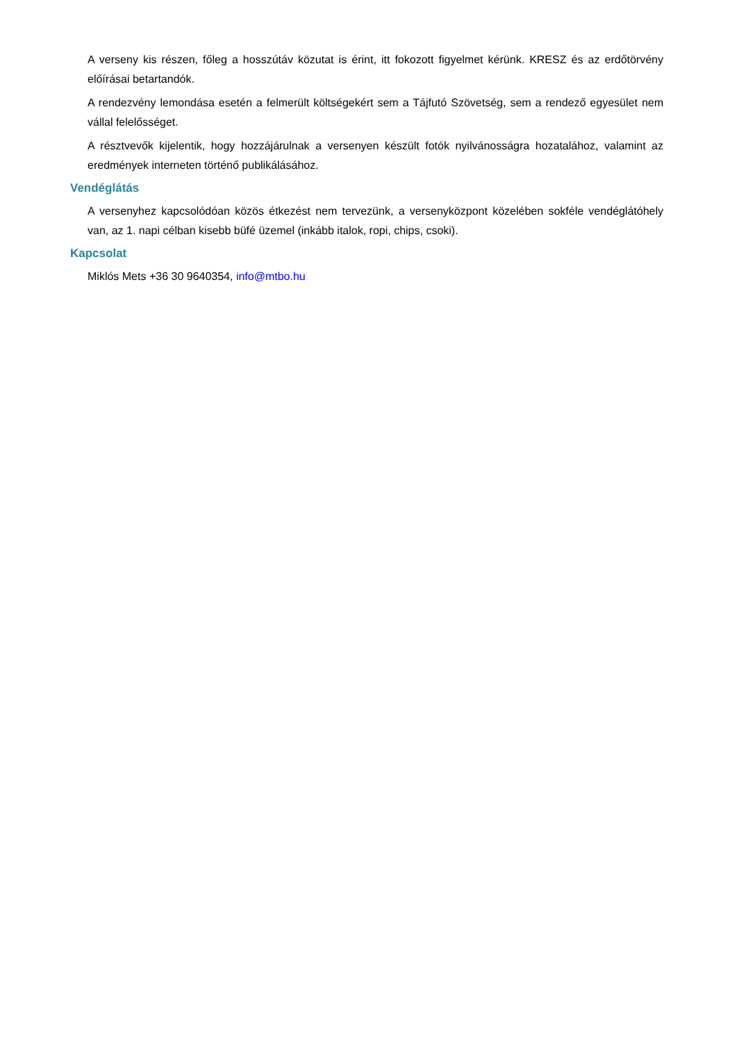A verseny kis részen, főleg a hosszútáv közutat is érint, itt fokozott figyelmet kérünk. KRESZ és az erdőtörvény előírásai betartandók.
A rendezvény lemondása esetén a felmerült költségekért sem a Tájfutó Szövetség, sem a rendező egyesület nem vállal felelősséget.
A résztvevők kijelentik, hogy hozzájárulnak a versenyen készült fotók nyilvánosságra hozatalához, valamint az eredmények interneten történő publikálásához.
Vendéglátás
A versenyhez kapcsolódóan közös étkezést nem tervezünk, a versenyközpont közelében sokféle vendéglátóhely van, az 1. napi célban kisebb büfé üzemel (inkább italok, ropi, chips, csoki).
Kapcsolat
Miklós Mets +36 30 9640354, info@mtbo.hu